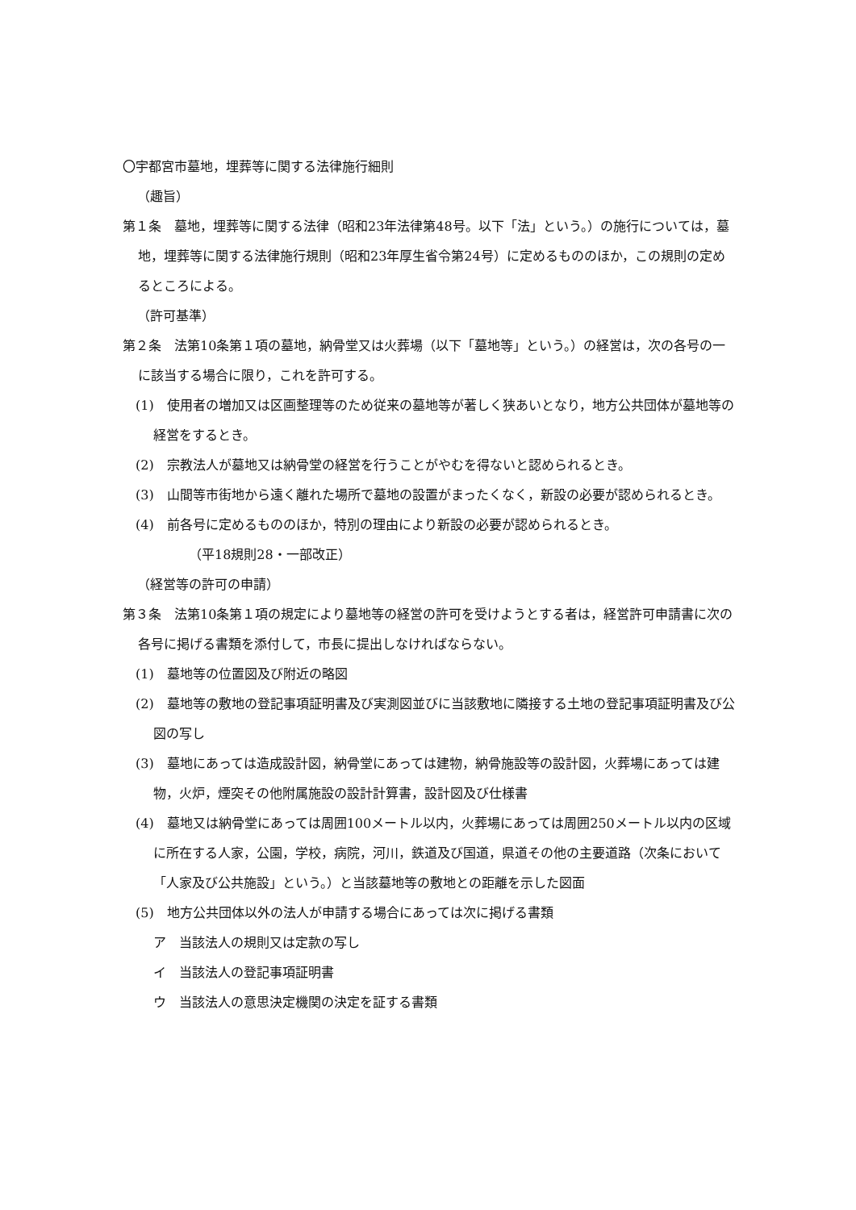〇宇都宮市墓地，埋葬等に関する法律施行細則
（趣旨）
第１条　墓地，埋葬等に関する法律（昭和23年法律第48号。以下「法」という。）の施行については，墓地，埋葬等に関する法律施行規則（昭和23年厚生省令第24号）に定めるもののほか，この規則の定めるところによる。
（許可基準）
第２条　法第10条第１項の墓地，納骨堂又は火葬場（以下「墓地等」という。）の経営は，次の各号の一に該当する場合に限り，これを許可する。
(1)　使用者の増加又は区画整理等のため従来の墓地等が著しく狭あいとなり，地方公共団体が墓地等の経営をするとき。
(2)　宗教法人が墓地又は納骨堂の経営を行うことがやむを得ないと認められるとき。
(3)　山間等市街地から遠く離れた場所で墓地の設置がまったくなく，新設の必要が認められるとき。
(4)　前各号に定めるもののほか，特別の理由により新設の必要が認められるとき。
（平18規則28・一部改正）
（経営等の許可の申請）
第３条　法第10条第１項の規定により墓地等の経営の許可を受けようとする者は，経営許可申請書に次の各号に掲げる書類を添付して，市長に提出しなければならない。
(1)　墓地等の位置図及び附近の略図
(2)　墓地等の敷地の登記事項証明書及び実測図並びに当該敷地に隣接する土地の登記事項証明書及び公図の写し
(3)　墓地にあっては造成設計図，納骨堂にあっては建物，納骨施設等の設計図，火葬場にあっては建物，火炉，煙突その他附属施設の設計計算書，設計図及び仕様書
(4)　墓地又は納骨堂にあっては周囲100メートル以内，火葬場にあっては周囲250メートル以内の区域に所在する人家，公園，学校，病院，河川，鉄道及び国道，県道その他の主要道路（次条において「人家及び公共施設」という。）と当該墓地等の敷地との距離を示した図面
(5)　地方公共団体以外の法人が申請する場合にあっては次に掲げる書類
ア　当該法人の規則又は定款の写し
イ　当該法人の登記事項証明書
ウ　当該法人の意思決定機関の決定を証する書類